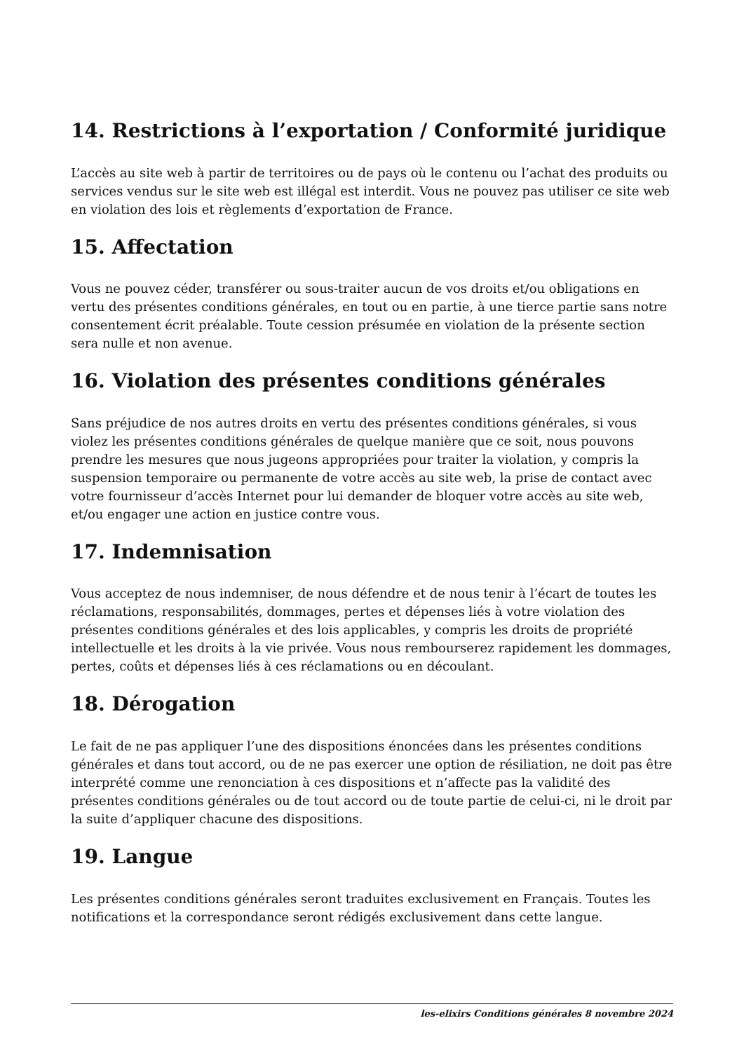14. Restrictions à l’exportation / Conformité juridique
L’accès au site web à partir de territoires ou de pays où le contenu ou l’achat des produits ou services vendus sur le site web est illégal est interdit. Vous ne pouvez pas utiliser ce site web en violation des lois et règlements d’exportation de France.
15. Affectation
Vous ne pouvez céder, transférer ou sous-traiter aucun de vos droits et/ou obligations en vertu des présentes conditions générales, en tout ou en partie, à une tierce partie sans notre consentement écrit préalable. Toute cession présumée en violation de la présente section sera nulle et non avenue.
16. Violation des présentes conditions générales
Sans préjudice de nos autres droits en vertu des présentes conditions générales, si vous violez les présentes conditions générales de quelque manière que ce soit, nous pouvons prendre les mesures que nous jugeons appropriées pour traiter la violation, y compris la suspension temporaire ou permanente de votre accès au site web, la prise de contact avec votre fournisseur d’accès Internet pour lui demander de bloquer votre accès au site web, et/ou engager une action en justice contre vous.
17. Indemnisation
Vous acceptez de nous indemniser, de nous défendre et de nous tenir à l’écart de toutes les réclamations, responsabilités, dommages, pertes et dépenses liés à votre violation des présentes conditions générales et des lois applicables, y compris les droits de propriété intellectuelle et les droits à la vie privée. Vous nous rembourserez rapidement les dommages, pertes, coûts et dépenses liés à ces réclamations ou en découlant.
18. Dérogation
Le fait de ne pas appliquer l’une des dispositions énoncées dans les présentes conditions générales et dans tout accord, ou de ne pas exercer une option de résiliation, ne doit pas être interprété comme une renonciation à ces dispositions et n’affecte pas la validité des présentes conditions générales ou de tout accord ou de toute partie de celui-ci, ni le droit par la suite d’appliquer chacune des dispositions.
19. Langue
Les présentes conditions générales seront traduites exclusivement en Français. Toutes les notifications et la correspondance seront rédigés exclusivement dans cette langue.
les-elixirs Conditions générales 8 novembre 2024